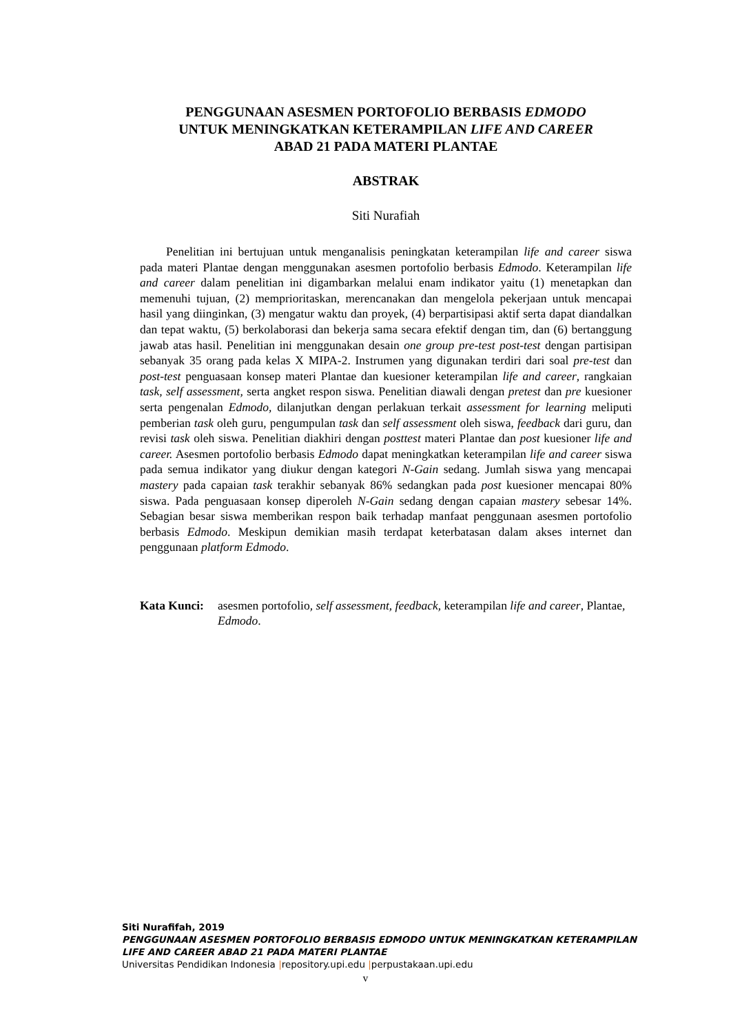PENGGUNAAN ASESMEN PORTOFOLIO BERBASIS EDMODO
UNTUK MENINGKATKAN KETERAMPILAN LIFE AND CAREER
ABAD 21 PADA MATERI PLANTAE
ABSTRAK
Siti Nurafiah
Penelitian ini bertujuan untuk menganalisis peningkatan keterampilan life and career siswa pada materi Plantae dengan menggunakan asesmen portofolio berbasis Edmodo. Keterampilan life and career dalam penelitian ini digambarkan melalui enam indikator yaitu (1) menetapkan dan memenuhi tujuan, (2) memprioritaskan, merencanakan dan mengelola pekerjaan untuk mencapai hasil yang diinginkan, (3) mengatur waktu dan proyek, (4) berpartisipasi aktif serta dapat diandalkan dan tepat waktu, (5) berkolaborasi dan bekerja sama secara efektif dengan tim, dan (6) bertanggung jawab atas hasil. Penelitian ini menggunakan desain one group pre-test post-test dengan partisipan sebanyak 35 orang pada kelas X MIPA-2. Instrumen yang digunakan terdiri dari soal pre-test dan post-test penguasaan konsep materi Plantae dan kuesioner keterampilan life and career, rangkaian task, self assessment, serta angket respon siswa. Penelitian diawali dengan pretest dan pre kuesioner serta pengenalan Edmodo, dilanjutkan dengan perlakuan terkait assessment for learning meliputi pemberian task oleh guru, pengumpulan task dan self assessment oleh siswa, feedback dari guru, dan revisi task oleh siswa. Penelitian diakhiri dengan posttest materi Plantae dan post kuesioner life and career. Asesmen portofolio berbasis Edmodo dapat meningkatkan keterampilan life and career siswa pada semua indikator yang diukur dengan kategori N-Gain sedang. Jumlah siswa yang mencapai mastery pada capaian task terakhir sebanyak 86% sedangkan pada post kuesioner mencapai 80% siswa. Pada penguasaan konsep diperoleh N-Gain sedang dengan capaian mastery sebesar 14%. Sebagian besar siswa memberikan respon baik terhadap manfaat penggunaan asesmen portofolio berbasis Edmodo. Meskipun demikian masih terdapat keterbatasan dalam akses internet dan penggunaan platform Edmodo.
Kata Kunci: asesmen portofolio, self assessment, feedback, keterampilan life and career, Plantae, Edmodo.
Siti Nurafifah, 2019
PENGGUNAAN ASESMEN PORTOFOLIO BERBASIS EDMODO UNTUK MENINGKATKAN KETERAMPILAN
LIFE AND CAREER ABAD 21 PADA MATERI PLANTAE
Universitas Pendidikan Indonesia |repository.upi.edu |perpustakaan.upi.edu
v